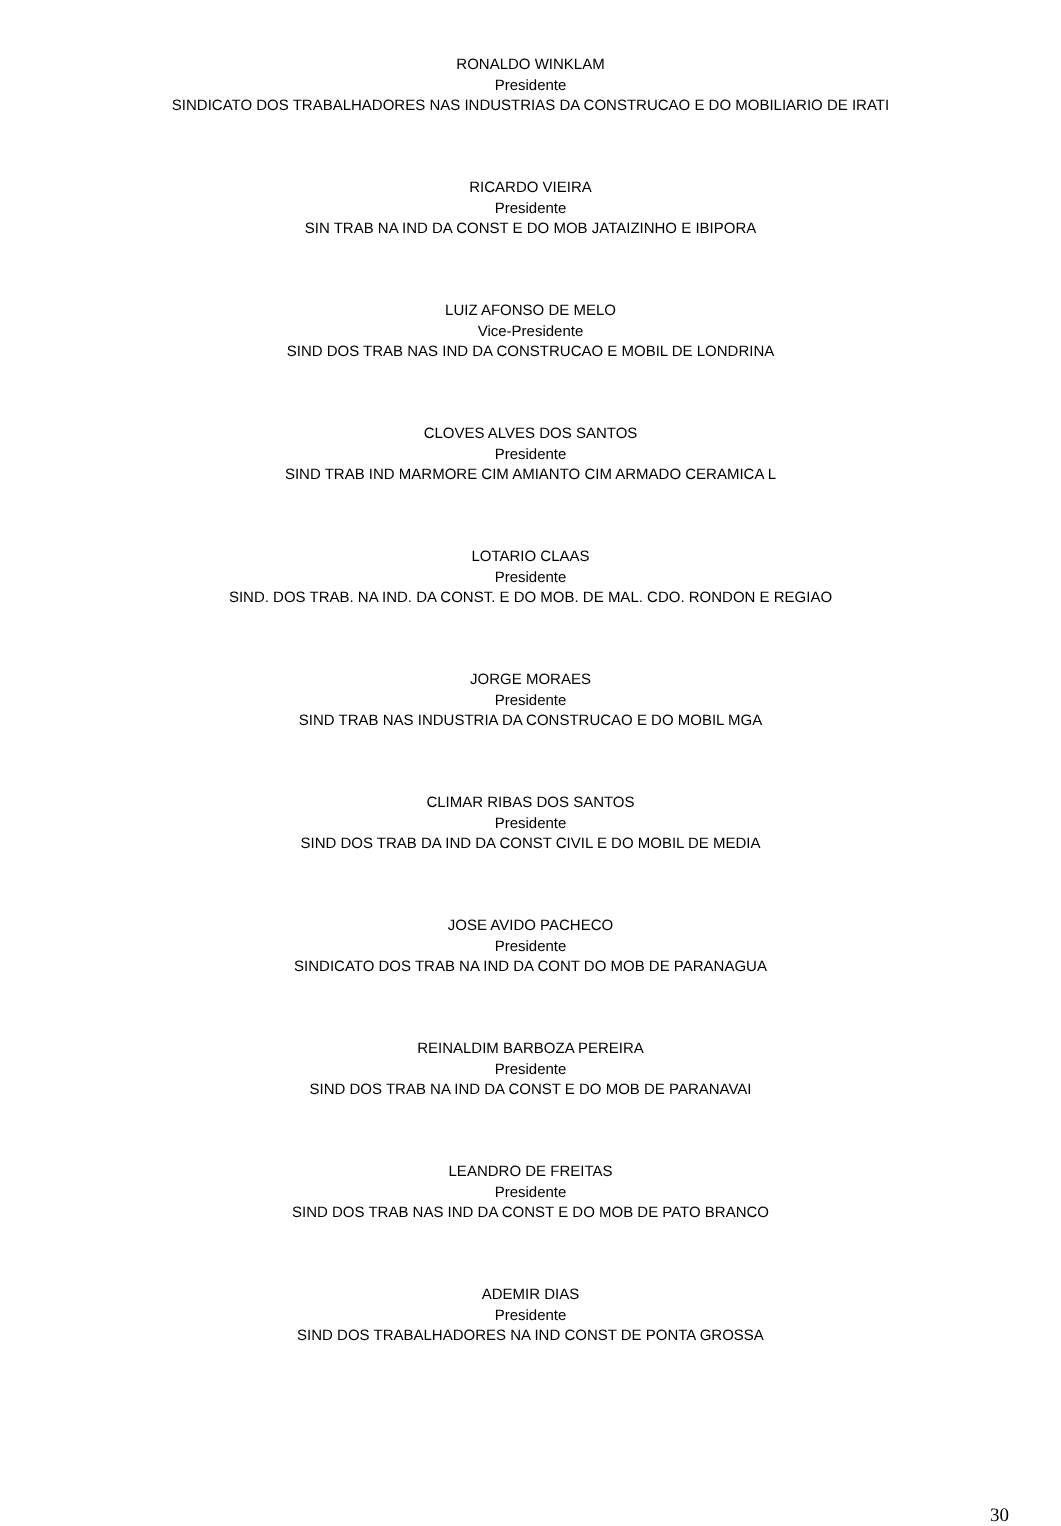RONALDO WINKLAM
Presidente
SINDICATO DOS TRABALHADORES NAS INDUSTRIAS DA CONSTRUCAO E DO MOBILIARIO DE IRATI
RICARDO VIEIRA
Presidente
SIN TRAB NA IND DA CONST E DO MOB JATAIZINHO E IBIPORA
LUIZ AFONSO DE MELO
Vice-Presidente
SIND DOS TRAB NAS IND DA CONSTRUCAO E MOBIL DE LONDRINA
CLOVES ALVES DOS SANTOS
Presidente
SIND TRAB IND MARMORE CIM AMIANTO CIM ARMADO CERAMICA L
LOTARIO CLAAS
Presidente
SIND. DOS TRAB. NA IND. DA CONST. E DO MOB. DE MAL. CDO. RONDON E REGIAO
JORGE MORAES
Presidente
SIND TRAB NAS INDUSTRIA DA CONSTRUCAO E DO MOBIL MGA
CLIMAR RIBAS DOS SANTOS
Presidente
SIND DOS TRAB DA IND DA CONST CIVIL E DO MOBIL DE MEDIA
JOSE AVIDO PACHECO
Presidente
SINDICATO DOS TRAB NA IND DA CONT DO MOB DE PARANAGUA
REINALDIM BARBOZA PEREIRA
Presidente
SIND DOS TRAB NA IND DA CONST E DO MOB DE PARANAVAI
LEANDRO DE FREITAS
Presidente
SIND DOS TRAB NAS IND DA CONST E DO MOB DE PATO BRANCO
ADEMIR DIAS
Presidente
SIND DOS TRABALHADORES NA IND CONST DE PONTA GROSSA
30